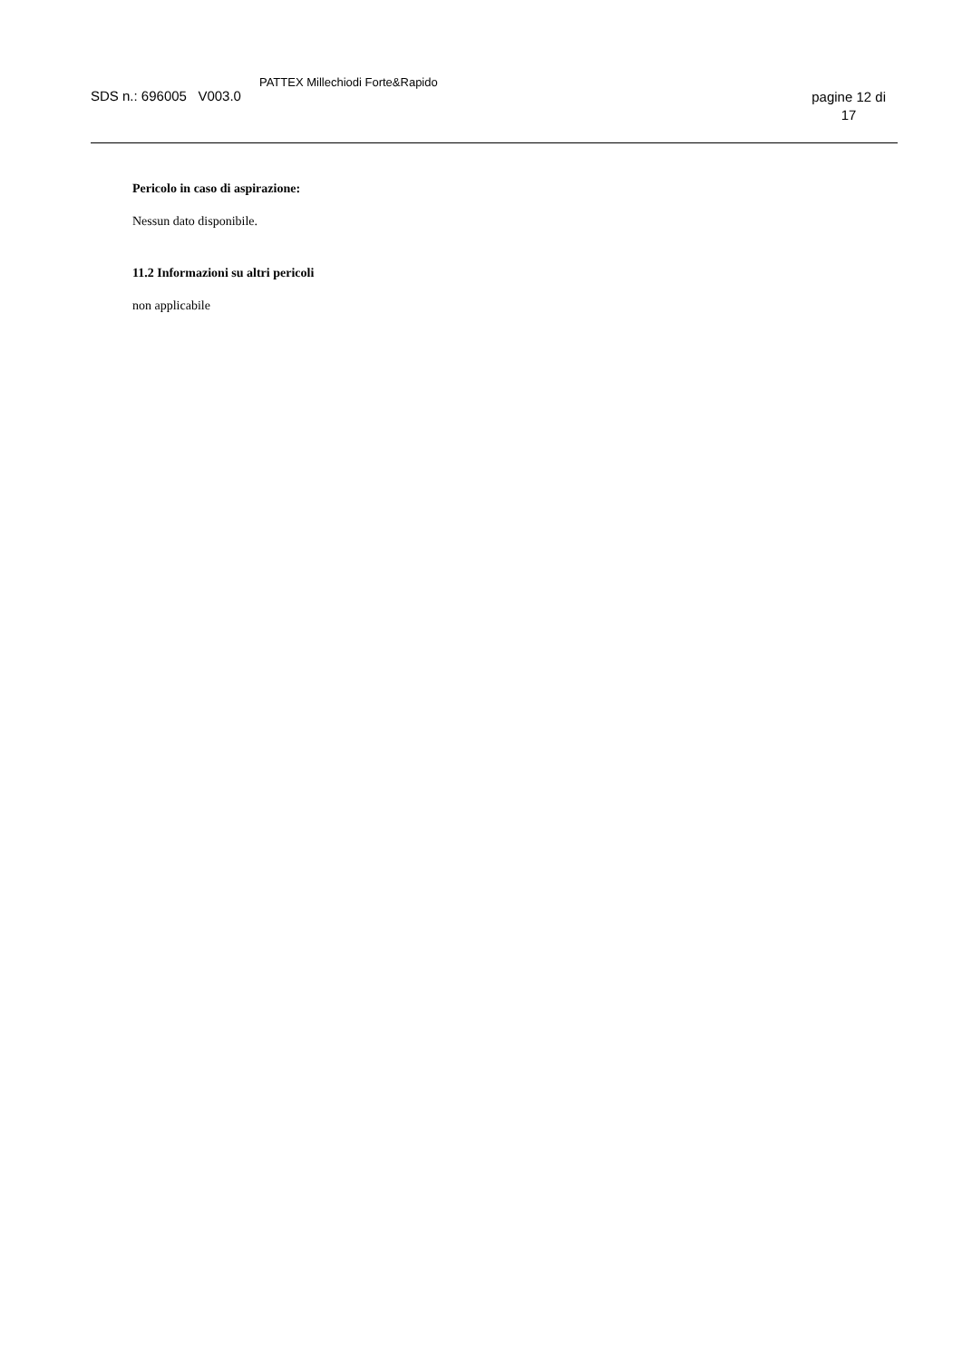SDS n.: 696005 V003.0 PATTEX Millechiodi Forte&Rapido pagine 12 di
17
Pericolo in caso di aspirazione:
Nessun dato disponibile.
11.2 Informazioni su altri pericoli
non applicabile